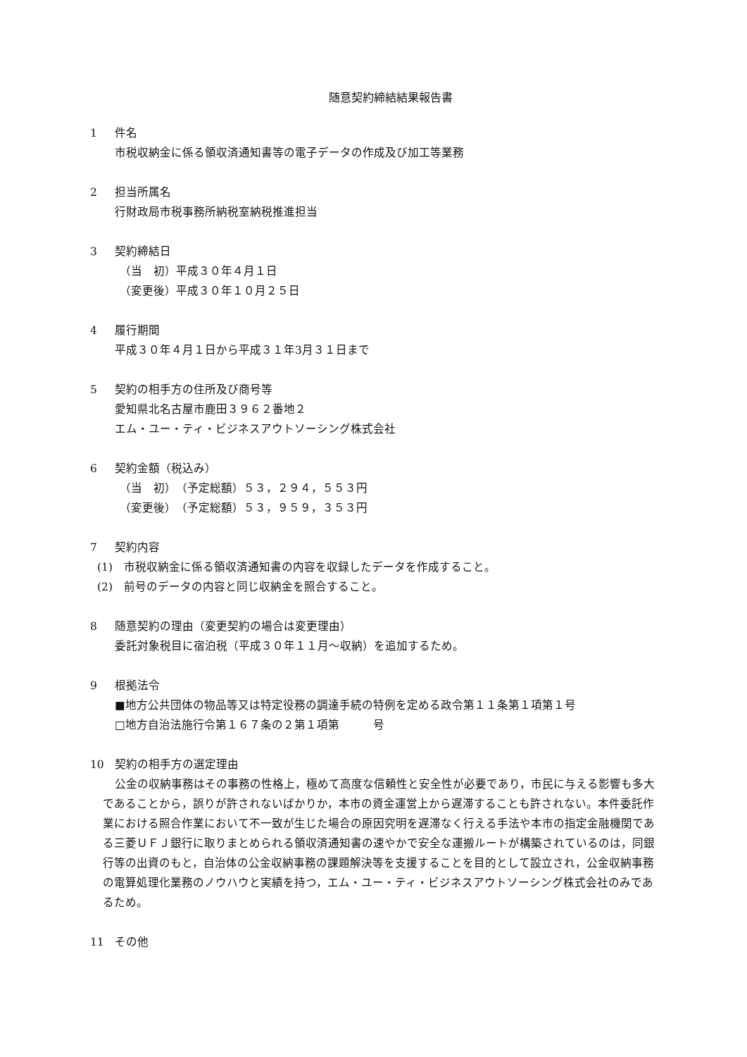随意契約締結結果報告書
1 件名
市税収納金に係る領収済通知書等の電子データの作成及び加工等業務
2 担当所属名
行財政局市税事務所納税室納税推進担当
3 契約締結日
（当　初）平成３０年４月１日
（変更後）平成３０年１０月２５日
4 履行期間
平成３０年４月１日から平成３１年3月３１日まで
5 契約の相手方の住所及び商号等
愛知県北名古屋市鹿田３９６２番地２
エム・ユー・ティ・ビジネスアウトソーシング株式会社
6 契約金額（税込み）
（当　初）　（予定総額）５３，２９４，５５３円
（変更後）　（予定総額）５３，９５９，３５３円
7 契約内容
(1)　市税収納金に係る領収済通知書の内容を収録したデータを作成すること。
(2)　前号のデータの内容と同じ収納金を照合すること。
8 随意契約の理由（変更契約の場合は変更理由）
委託対象税目に宿泊税（平成３０年１１月～収納）を追加するため。
9 根拠法令
■地方公共団体の物品等又は特定役務の調達手続の特例を定める政令第１１条第１項第１号
□地方自治法施行令第１６７条の２第１項第　　　号
10 契約の相手方の選定理由
公金の収納事務はその事務の性格上，極めて高度な信頼性と安全性が必要であり，市民に与える影響も多大であることから，誤りが許されないばかりか，本市の資金運営上から遅滞することも許されない。本件委託作業における照合作業において不一致が生じた場合の原因究明を遅滞なく行える手法や本市の指定金融機関である三菱ＵＦＪ銀行に取りまとめられる領収済通知書の速やかで安全な運搬ルートが構築されているのは，同銀行等の出資のもと，自治体の公金収納事務の課題解決等を支援することを目的として設立され，公金収納事務の電算処理化業務のノウハウと実績を持つ，エム・ユー・ティ・ビジネスアウトソーシング株式会社のみであるため。
11 その他